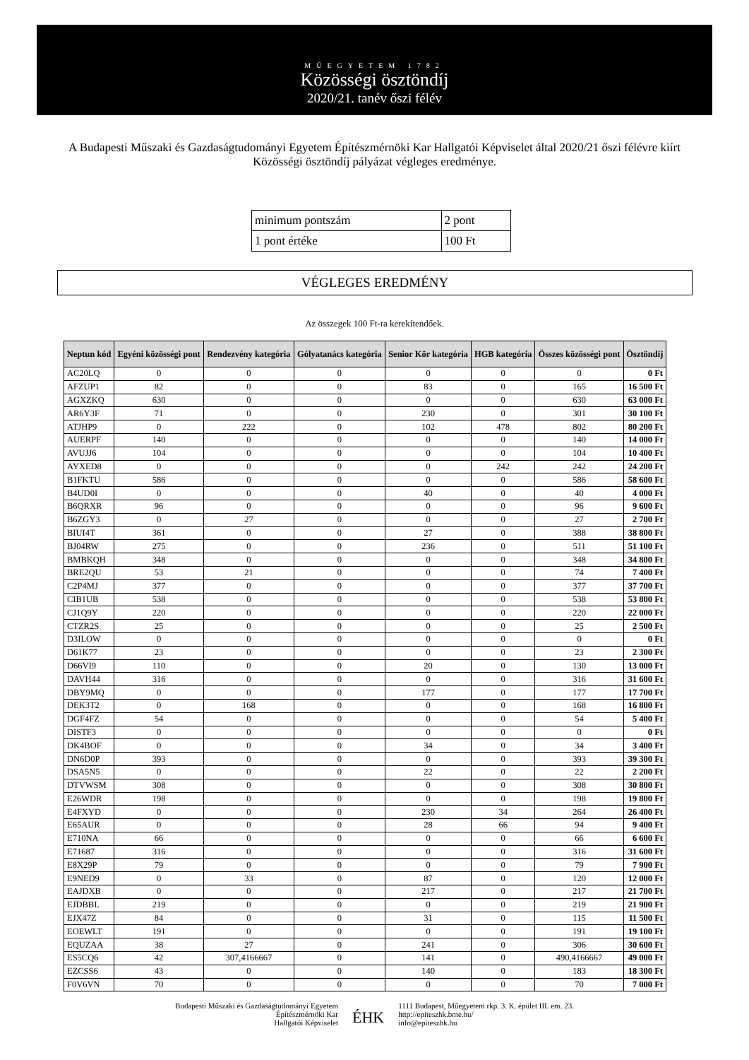MŰEGYETEM 1782
Közösségi ösztöndíj
2020/21. tanév őszi félév
A Budapesti Műszaki és Gazdaságtudományi Egyetem Építészmérnöki Kar Hallgatói Képviselet által 2020/21 őszi félévre kiírt Közösségi ösztöndíj pályázat végleges eredménye.
| minimum pontszám | 2 pont |
| 1 pont értéke | 100 Ft |
VÉGLEGES EREDMÉNY
Az összegek 100 Ft-ra kerekítendőek.
| Neptun kód | Egyéni közösségi pont | Rendezvény kategória | Gólyatanács kategória | Senior Kör kategória | HGB kategória | Összes közösségi pont | Ösztöndíj |
| --- | --- | --- | --- | --- | --- | --- | --- |
| AC20LQ | 0 | 0 | 0 | 0 | 0 | 0 | 0 Ft |
| AFZUP1 | 82 | 0 | 0 | 83 | 0 | 165 | 16 500 Ft |
| AGXZKQ | 630 | 0 | 0 | 0 | 0 | 630 | 63 000 Ft |
| AR6Y3F | 71 | 0 | 0 | 230 | 0 | 301 | 30 100 Ft |
| ATJHP9 | 0 | 222 | 0 | 102 | 478 | 802 | 80 200 Ft |
| AUERPF | 140 | 0 | 0 | 0 | 0 | 140 | 14 000 Ft |
| AVUJJ6 | 104 | 0 | 0 | 0 | 0 | 104 | 10 400 Ft |
| AYXED8 | 0 | 0 | 0 | 0 | 242 | 242 | 24 200 Ft |
| B1FKTU | 586 | 0 | 0 | 0 | 0 | 586 | 58 600 Ft |
| B4UD0I | 0 | 0 | 0 | 40 | 0 | 40 | 4 000 Ft |
| B6QRXR | 96 | 0 | 0 | 0 | 0 | 96 | 9 600 Ft |
| B6ZGY3 | 0 | 27 | 0 | 0 | 0 | 27 | 2 700 Ft |
| BIUI4T | 361 | 0 | 0 | 27 | 0 | 388 | 38 800 Ft |
| BJ04RW | 275 | 0 | 0 | 236 | 0 | 511 | 51 100 Ft |
| BMBKQH | 348 | 0 | 0 | 0 | 0 | 348 | 34 800 Ft |
| BRE2QU | 53 | 21 | 0 | 0 | 0 | 74 | 7 400 Ft |
| C2P4MJ | 377 | 0 | 0 | 0 | 0 | 377 | 37 700 Ft |
| CIB1UB | 538 | 0 | 0 | 0 | 0 | 538 | 53 800 Ft |
| CJ1Q9Y | 220 | 0 | 0 | 0 | 0 | 220 | 22 000 Ft |
| CTZR2S | 25 | 0 | 0 | 0 | 0 | 25 | 2 500 Ft |
| D3ILOW | 0 | 0 | 0 | 0 | 0 | 0 | 0 Ft |
| D61K77 | 23 | 0 | 0 | 0 | 0 | 23 | 2 300 Ft |
| D66VI9 | 110 | 0 | 0 | 20 | 0 | 130 | 13 000 Ft |
| DAVH44 | 316 | 0 | 0 | 0 | 0 | 316 | 31 600 Ft |
| DBY9MQ | 0 | 0 | 0 | 177 | 0 | 177 | 17 700 Ft |
| DEK3T2 | 0 | 168 | 0 | 0 | 0 | 168 | 16 800 Ft |
| DGF4FZ | 54 | 0 | 0 | 0 | 0 | 54 | 5 400 Ft |
| DISTF3 | 0 | 0 | 0 | 0 | 0 | 0 | 0 Ft |
| DK4BOF | 0 | 0 | 0 | 34 | 0 | 34 | 3 400 Ft |
| DN6D0P | 393 | 0 | 0 | 0 | 0 | 393 | 39 300 Ft |
| DSA5N5 | 0 | 0 | 0 | 22 | 0 | 22 | 2 200 Ft |
| DTVWSM | 308 | 0 | 0 | 0 | 0 | 308 | 30 800 Ft |
| E26WDR | 198 | 0 | 0 | 0 | 0 | 198 | 19 800 Ft |
| E4FXYD | 0 | 0 | 0 | 230 | 34 | 264 | 26 400 Ft |
| E65AUR | 0 | 0 | 0 | 28 | 66 | 94 | 9 400 Ft |
| E710NA | 66 | 0 | 0 | 0 | 0 | 66 | 6 600 Ft |
| E71687 | 316 | 0 | 0 | 0 | 0 | 316 | 31 600 Ft |
| E8X29P | 79 | 0 | 0 | 0 | 0 | 79 | 7 900 Ft |
| E9NED9 | 0 | 33 | 0 | 87 | 0 | 120 | 12 000 Ft |
| EAJDXB | 0 | 0 | 0 | 217 | 0 | 217 | 21 700 Ft |
| EJDBBL | 219 | 0 | 0 | 0 | 0 | 219 | 21 900 Ft |
| EJX47Z | 84 | 0 | 0 | 31 | 0 | 115 | 11 500 Ft |
| EOEWLT | 191 | 0 | 0 | 0 | 0 | 191 | 19 100 Ft |
| EQUZAA | 38 | 27 | 0 | 241 | 0 | 306 | 30 600 Ft |
| ES5CQ6 | 42 | 307,4166667 | 0 | 141 | 0 | 490,4166667 | 49 000 Ft |
| EZCSS6 | 43 | 0 | 0 | 140 | 0 | 183 | 18 300 Ft |
| F0V6VN | 70 | 0 | 0 | 0 | 0 | 70 | 7 000 Ft |
Budapesti Műszaki és Gazdaságtudományi Egyetem
Építészmérnöki Kar
Hallgatói Képviselet
ÉHK
1111 Budapest, Műegyetem rkp. 3. K. épület III. em. 23.
http://epiteszhk.bme.hu/
info@epiteszhk.hu